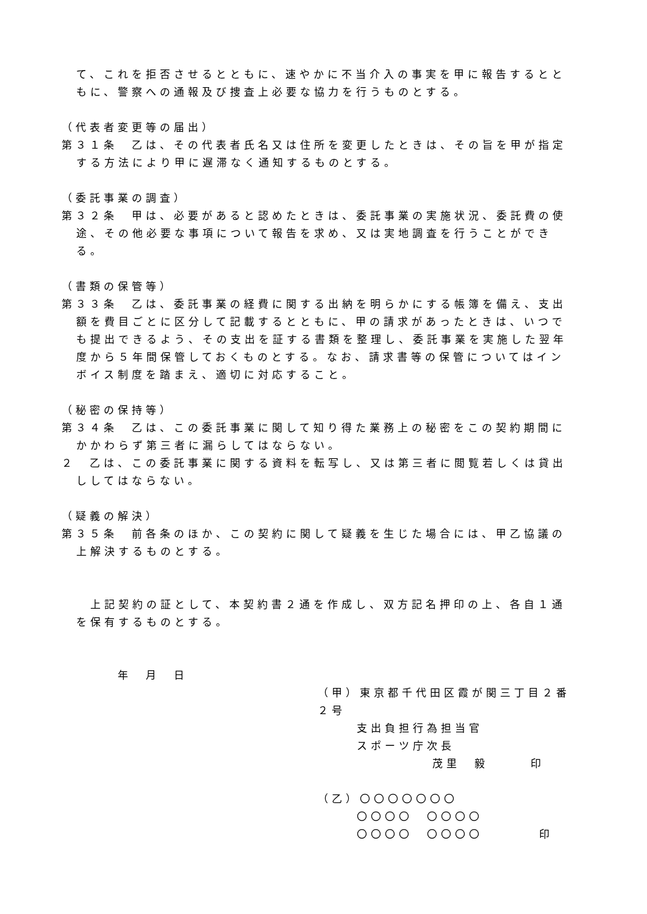て、これを拒否させるとともに、速やかに不当介入の事実を甲に報告するとともに、警察への通報及び捜査上必要な協力を行うものとする。
（代表者変更等の届出）
第３１条　乙は、その代表者氏名又は住所を変更したときは、その旨を甲が指定する方法により甲に遅滞なく通知するものとする。
（委託事業の調査）
第３２条　甲は、必要があると認めたときは、委託事業の実施状況、委託費の使途、その他必要な事項について報告を求め、又は実地調査を行うことができる。
（書類の保管等）
第３３条　乙は、委託事業の経費に関する出納を明らかにする帳簿を備え、支出額を費目ごとに区分して記載するとともに、甲の請求があったときは、いつでも提出できるよう、その支出を証する書類を整理し、委託事業を実施した翌年度から５年間保管しておくものとする。なお、請求書等の保管についてはインボイス制度を踏まえ、適切に対応すること。
（秘密の保持等）
第３４条　乙は、この委託事業に関して知り得た業務上の秘密をこの契約期間にかかわらず第三者に漏らしてはならない。
２　乙は、この委託事業に関する資料を転写し、又は第三者に閲覧若しくは貸出ししてはならない。
（疑義の解決）
第３５条　前各条のほか、この契約に関して疑義を生じた場合には、甲乙協議の上解決するものとする。
　上記契約の証として、本契約書２通を作成し、双方記名押印の上、各自１通を保有するものとする。
年　月　日
（甲）東京都千代田区霞が関三丁目２番２号
支出負担行為担当官
スポーツ庁次長
茂里　毅　　　印
（乙）〇〇〇〇〇〇〇
〇〇〇〇　〇〇〇〇
〇〇〇〇　〇〇〇〇　　　　印